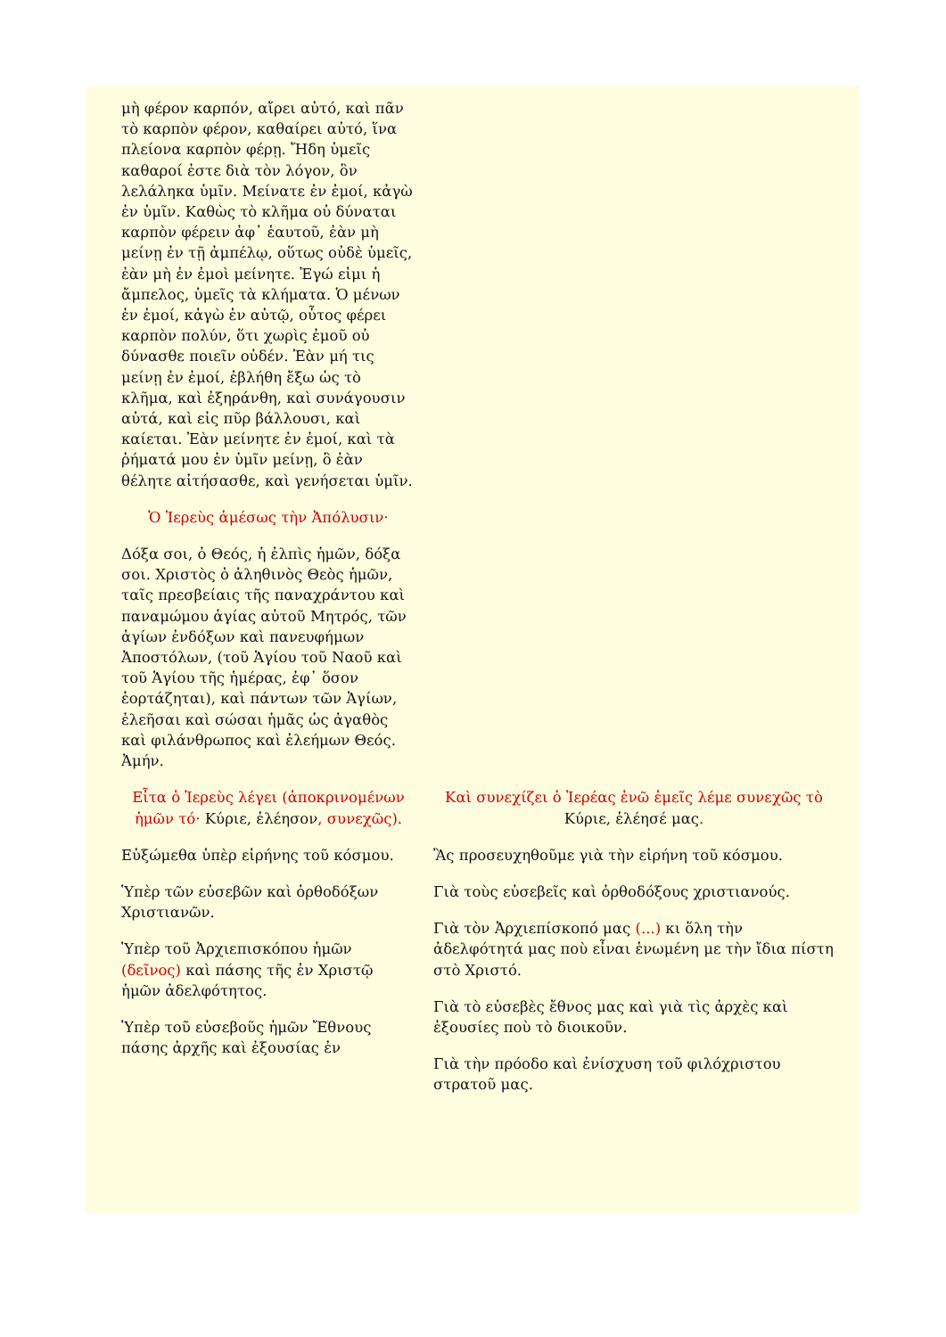| μὴ φέρον καρπόν, αἴρει αὐτό, καὶ πᾶν τὸ καρπὸν φέρον, καθαίρει αὐτό, ἵνα πλείονα καρπὸν φέρῃ. Ἤδη ὑμεῖς καθαροί ἐστε διὰ τὸν λόγον, ὃν λελάληκα ὑμῖν. Μείνατε ἐν ἐμοί, κἀγὼ ἐν ὑμῖν. Καθὼς τὸ κλῆμα οὐ δύναται καρπὸν φέρειν ἀφ᾽ ἑαυτοῦ, ἐὰν μὴ μείνῃ ἐν τῇ ἀμπέλῳ, οὕτως οὐδὲ ὑμεῖς, ἐὰν μὴ ἐν ἐμοὶ μείνητε. Ἐγώ εἰμι ἡ ἄμπελος, ὑμεῖς τὰ κλήματα. Ὁ μένων ἐν ἐμοί, κἀγὼ ἐν αὐτῷ, οὗτος φέρει καρπὸν πολύν, ὅτι χωρὶς ἐμοῦ οὐ δύνασθε ποιεῖν οὐδέν. Ἐὰν μή τις μείνῃ ἐν ἐμοί, ἐβλήθη ἔξω ὡς τὸ κλῆμα, καὶ ἐξηράνθη, καὶ συνάγουσιν αὐτά, καὶ εἰς πῦρ βάλλουσι, καὶ καίεται. Ἐὰν μείνητε ἐν ἐμοί, καὶ τὰ ῥήματά μου ἐν ὑμῖν μείνῃ, ὃ ἐὰν θέλητε αἰτήσασθε, καὶ γενήσεται ὑμῖν. Ὁ Ἱερεὺς ἀμέσως τὴν Ἀπόλυσιν· Δόξα σοι, ὁ Θεός, ἡ ἐλπὶς ἡμῶν, δόξα σοι. Χριστὸς ὁ ἀληθινὸς Θεὸς ἡμῶν, ταῖς πρεσβείαις τῆς παναχράντου καὶ παναμώμου ἁγίας αὐτοῦ Μητρός, τῶν ἁγίων ἐνδόξων καὶ πανευφήμων Ἀποστόλων, (τοῦ Ἁγίου τοῦ Ναοῦ καὶ τοῦ Ἁγίου τῆς ἡμέρας, ἐφ᾽ ὅσον ἑορτάζηται), καὶ πάντων τῶν Ἁγίων, ἐλεῆσαι καὶ σώσαι ἡμᾶς ὡς ἀγαθὸς καὶ φιλάνθρωπος καὶ ἐλεήμων Θεός. Ἀμήν. | |
| Εἶτα ὁ Ἱερεὺς λέγει (ἀποκρινομένων ἡμῶν τό· Κύριε, ἐλέησον , συνεχῶς). Εὐξώμεθα ὑπὲρ εἰρήνης τοῦ κόσμου. Ὑπὲρ τῶν εὐσεβῶν καὶ ὀρθοδόξων Χριστιανῶν. Ὑπὲρ τοῦ Ἀρχιεπισκόπου ἡμῶν (δεῖνος) καὶ πάσης τῆς ἐν Χριστῷ ἡμῶν ἀδελφότητος. Ὑπὲρ τοῦ εὐσεβοῦς ἡμῶν Ἔθνους πάσης ἀρχῆς καὶ ἐξουσίας ἐν | Καὶ συνεχίζει ὁ Ἱερέας ἐνῶ ἐμεῖς λέμε συνεχῶς τὸ Κύριε, ἐλέησέ μας . Ἂς προσευχηθοῦμε γιὰ τὴν εἰρήνη τοῦ κόσμου. Γιὰ τοὺς εὐσεβεῖς καὶ ὀρθοδόξους χριστιανούς. Γιὰ τὸν Ἀρχιεπίσκοπό μας (...) κι ὅλη τὴν ἀδελφότητά μας ποὺ εἶναι ἑνωμένη με τὴν ἴδια πίστη στὸ Χριστό. Γιὰ τὸ εὐσεβὲς ἔθνος μας καὶ γιὰ τὶς ἀρχὲς καὶ ἐξουσίες ποὺ τὸ διοικοῦν. Γιὰ τὴν πρόοδο καὶ ἐνίσχυση τοῦ φιλόχριστου στρατοῦ μας. |